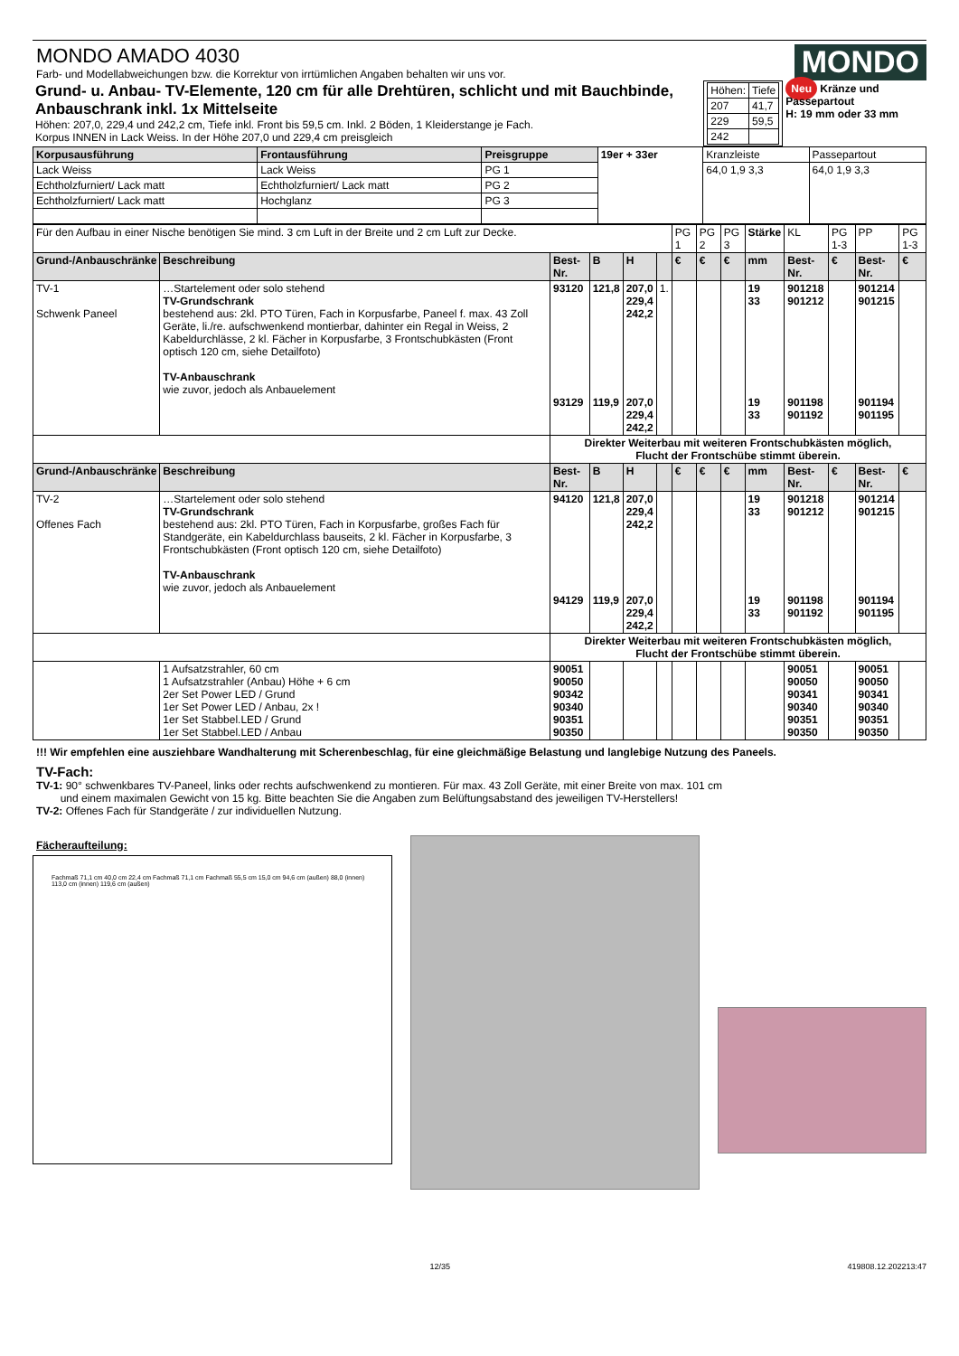MONDO AMADO 4030
Farb- und Modellabweichungen bzw. die Korrektur von irrtümlichen Angaben behalten wir uns vor.
MONDO
| Grund- u. Anbau- TV-Elemente, 120 cm für alle Drehtüren, schlicht und mit Bauchbinde, Anbauschrank inkl. 1x Mittelseite Höhen: 207,0, 229,4 und 242,2 cm, Tiefe inkl. Front bis 59,5 cm. Inkl. 2 Böden, 1 Kleiderstange je Fach. Korpus INNEN in Lack Weiss. In der Höhe 207,0 und 229,4 cm preisgleich | / Höhen: / Tiefe / / 207 / 41,7 / / 229 / 59,5 / / 242 / / | Neu Kränze und Passepartout H: 19 mm oder 33 mm |
| Korpusausführung | Frontausführung | Preisgruppe | 19er + 33er | Kranzleiste | Passepartout |
| Lack Weiss | Lack Weiss | PG 1 | | 64,0 1,9 3,3 | 64,0 1,9 3,3 |
| Echtholzfurniert/ Lack matt | Echtholzfurniert/ Lack matt | PG 2 | | | |
| Echtholzfurniert/ Lack matt | Hochglanz | PG 3 | | | |
| Für den Aufbau in einer Nische benötigen Sie mind. 3 cm Luft in der Breite und 2 cm Luft zur Decke. | | | | | | PG 1 | PG 2 | PG 3 | Stärke | KL | PG 1-3 | PP | PG 1-3 |
| Grund-/Anbauschränke | Beschreibung | Best-Nr. | B | H | | € | € | € | mm | Best-Nr. | € | Best-Nr. | € |
| TV-1 Schwenk Paneel | …Startelement oder solo stehend TV-Grundschrank bestehend aus: 2kl. PTO Türen, Fach in Korpusfarbe, Paneel f. max. 43 Zoll Geräte, li./re. aufschwenkend montierbar, dahinter ein Regal in Weiss, 2 Kabeldurchlässe, 2 kl. Fächer in Korpusfarbe, 3 Frontschubkästen (Front optisch 120 cm, siehe Detailfoto) TV-Anbauschrank wie zuvor, jedoch als Anbauelement | 93120 93129 | 121,8 119,9 | 207,0 229,4 242,2 207,0 229,4 242,2 | 1. | | | | 19 33 19 33 | 901218 901212 901198 901192 | | 901214 901215 901194 901195 | |
| | | Direkter Weiterbau mit weiteren Frontschubkästen möglich, Flucht der Frontschübe stimmt überein. | | | | | | | | | | | |
| Grund-/Anbauschränke | Beschreibung | Best-Nr. | B | H | | € | € | € | mm | Best-Nr. | € | Best-Nr. | € |
| TV-2 Offenes Fach | …Startelement oder solo stehend TV-Grundschrank bestehend aus: 2kl. PTO Türen, Fach in Korpusfarbe, großes Fach für Standgeräte, ein Kabeldurchlass bauseits, 2 kl. Fächer in Korpusfarbe, 3 Frontschubkästen (Front optisch 120 cm, siehe Detailfoto) TV-Anbauschrank wie zuvor, jedoch als Anbauelement | 94120 94129 | 121,8 119,9 | 207,0 229,4 242,2 207,0 229,4 242,2 | | | | | 19 33 19 33 | 901218 901212 901198 901192 | | 901214 901215 901194 901195 | |
| | | Direkter Weiterbau mit weiteren Frontschubkästen möglich, Flucht der Frontschübe stimmt überein. | | | | | | | | | | | |
| | 1 Aufsatzstrahler, 60 cm 1 Aufsatzstrahler (Anbau) Höhe + 6 cm 2er Set Power LED / Grund 1er Set Power LED / Anbau, 2x ! 1er Set Stabbel.LED / Grund 1er Set Stabbel.LED / Anbau | 90051 90050 90342 90340 90351 90350 | | | | | | | | 90051 90050 90341 90340 90351 90350 | | 90051 90050 90341 90340 90351 90350 | |
!!! Wir empfehlen eine ausziehbare Wandhalterung mit Scherenbeschlag, für eine gleichmäßige Belastung und langlebige Nutzung des Paneels.
TV-Fach:
TV-1: 90° schwenkbares TV-Paneel, links oder rechts aufschwenkend zu montieren. Für max. 43 Zoll Geräte, mit einer Breite von max. 101 cm
und einem maximalen Gewicht von 15 kg. Bitte beachten Sie die Angaben zum Belüftungsabstand des jeweiligen TV-Herstellers!
TV-2: Offenes Fach für Standgeräte / zur individuellen Nutzung.
Fächeraufteilung:
Fachmaß 71,1 cm 40,0 cm 22,4 cm Fachmaß 71,1 cm Fachmaß 55,5 cm 15,0 cm 94,6 cm (außen) 88,0 (innen) 113,0 cm (innen) 119,6 cm (außen)
12/35 419808.12.202213:47